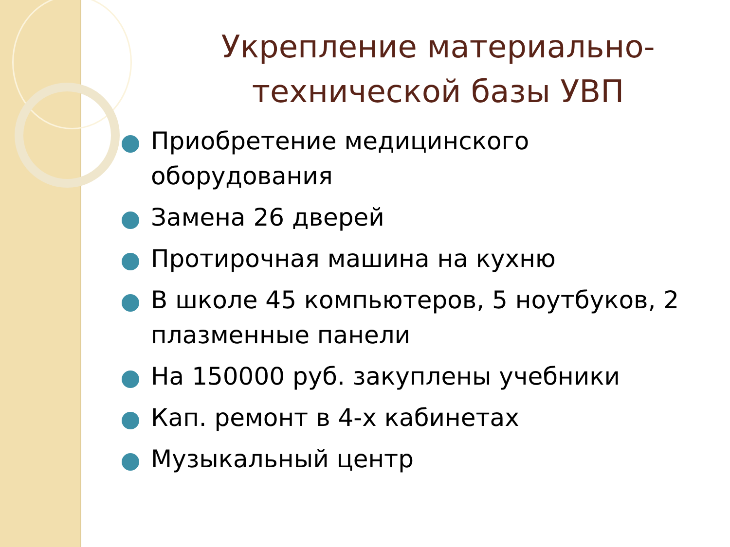Укрепление материально-технической базы УВП
Приобретение медицинского оборудования
Замена 26 дверей
Протирочная машина на кухню
В школе 45 компьютеров, 5 ноутбуков, 2 плазменные панели
На 150000 руб. закуплены учебники
Кап. ремонт в 4-х кабинетах
Музыкальный центр